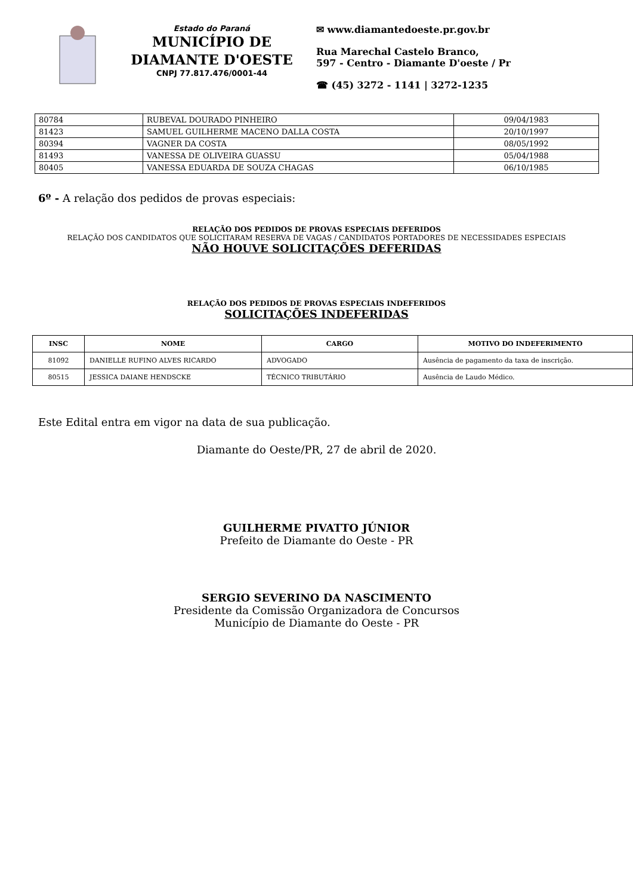Estado do Paraná
MUNICÍPIO DE
DIAMANTE D'OESTE
CNPJ 77.817.476/0001-44
✉ www.diamantedoeste.pr.gov.br
Rua Marechal Castelo Branco,
597 - Centro - Diamante D'oeste / Pr
☎ (45) 3272 - 1141 | 3272-1235
| 80784 | RUBEVAL DOURADO PINHEIRO | 09/04/1983 |
| 81423 | SAMUEL GUILHERME MACENO DALLA COSTA | 20/10/1997 |
| 80394 | VAGNER DA COSTA | 08/05/1992 |
| 81493 | VANESSA DE OLIVEIRA GUASSU | 05/04/1988 |
| 80405 | VANESSA EDUARDA DE SOUZA CHAGAS | 06/10/1985 |
6º - A relação dos pedidos de provas especiais:
RELAÇÃO DOS PEDIDOS DE PROVAS ESPECIAIS DEFERIDOS
RELAÇÃO DOS CANDIDATOS QUE SOLICITARAM RESERVA DE VAGAS / CANDIDATOS PORTADORES DE NECESSIDADES ESPECIAIS
NÃO HOUVE SOLICITAÇÕES DEFERIDAS
RELAÇÃO DOS PEDIDOS DE PROVAS ESPECIAIS INDEFERIDOS
SOLICITAÇÕES INDEFERIDAS
| INSC | NOME | CARGO | MOTIVO DO INDEFERIMENTO |
| --- | --- | --- | --- |
| 81092 | DANIELLE RUFINO ALVES RICARDO | ADVOGADO | Ausência de pagamento da taxa de inscrição. |
| 80515 | JESSICA DAIANE HENDSCKE | TÉCNICO TRIBUTÁRIO | Ausência de Laudo Médico. |
Este Edital entra em vigor na data de sua publicação.
Diamante do Oeste/PR, 27 de abril de 2020.
GUILHERME PIVATTO JÚNIOR
Prefeito de Diamante do Oeste - PR
SERGIO SEVERINO DA NASCIMENTO
Presidente da Comissão Organizadora de Concursos
Município de Diamante do Oeste - PR